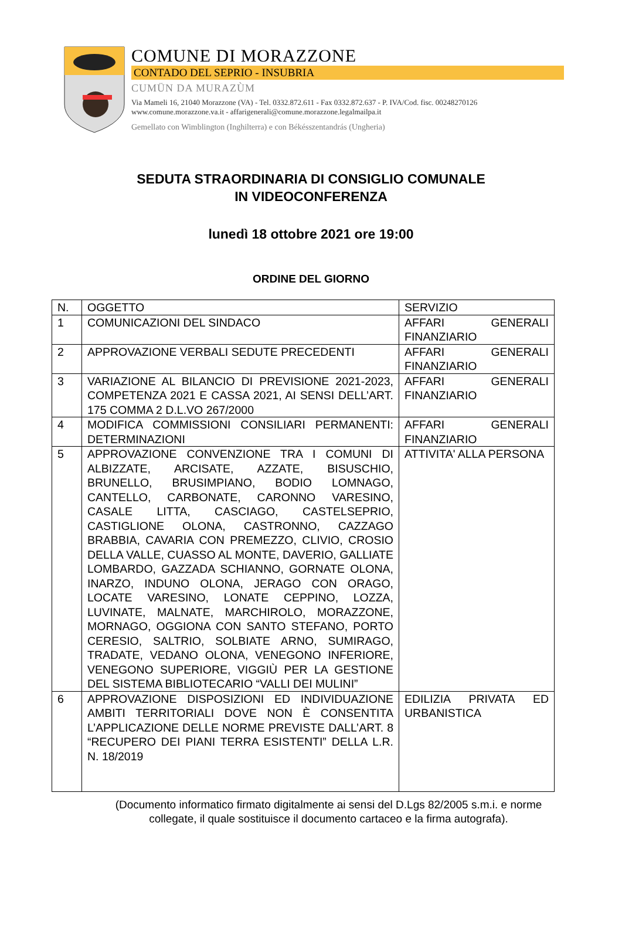COMUNE DI MORAZZONE
CONTADO DEL SEPRIO - INSUBRIA
CUMÜN DA MURAZÙM
Via Mameli 16, 21040 Morazzone (VA) - Tel. 0332.872.611 - Fax 0332.872.637 - P. IVA/Cod. fisc. 00248270126
www.comune.morazzone.va.it - affarigenerali@comune.morazzone.legalmailpa.it
Gemellato con Wimblington (Inghilterra) e con Békésszentandrás (Ungheria)
SEDUTA STRAORDINARIA DI CONSIGLIO COMUNALE
IN VIDEOCONFERENZA
lunedì 18 ottobre 2021 ore 19:00
ORDINE DEL GIORNO
| N. | OGGETTO | SERVIZIO |
| 1 | COMUNICAZIONI DEL SINDACO | AFFARI GENERALI FINANZIARIO |
| 2 | APPROVAZIONE VERBALI SEDUTE PRECEDENTI | AFFARI GENERALI FINANZIARIO |
| 3 | VARIAZIONE AL BILANCIO DI PREVISIONE 2021-2023, COMPETENZA 2021 E CASSA 2021, AI SENSI DELL’ART. 175 COMMA 2 D.L.VO 267/2000 | AFFARI GENERALI FINANZIARIO |
| 4 | MODIFICA COMMISSIONI CONSILIARI PERMANENTI: DETERMINAZIONI | AFFARI GENERALI FINANZIARIO |
| 5 | APPROVAZIONE CONVENZIONE TRA I COMUNI DI ALBIZZATE, ARCISATE, AZZATE, BISUSCHIO, BRUNELLO, BRUSIMPIANO, BODIO LOMNAGO, CANTELLO, CARBONATE, CARONNO VARESINO, CASALE LITTA, CASCIAGO, CASTELSEPRIO, CASTIGLIONE OLONA, CASTRONNO, CAZZAGO BRABBIA, CAVARIA CON PREMEZZO, CLIVIO, CROSIO DELLA VALLE, CUASSO AL MONTE, DAVERIO, GALLIATE LOMBARDO, GAZZADA SCHIANNO, GORNATE OLONA, INARZO, INDUNO OLONA, JERAGO CON ORAGO, LOCATE VARESINO, LONATE CEPPINO, LOZZA, LUVINATE, MALNATE, MARCHIROLO, MORAZZONE, MORNAGO, OGGIONA CON SANTO STEFANO, PORTO CERESIO, SALTRIO, SOLBIATE ARNO, SUMIRAGO, TRADATE, VEDANO OLONA, VENEGONO INFERIORE, VENEGONO SUPERIORE, VIGGIÙ PER LA GESTIONE DEL SISTEMA BIBLIOTECARIO “VALLI DEI MULINI” | ATTIVITA' ALLA PERSONA |
| 6 | APPROVAZIONE DISPOSIZIONI ED INDIVIDUAZIONE AMBITI TERRITORIALI DOVE NON È CONSENTITA L’APPLICAZIONE DELLE NORME PREVISTE DALL’ART. 8 “RECUPERO DEI PIANI TERRA ESISTENTI” DELLA L.R. N. 18/2019 | EDILIZIA PRIVATA ED URBANISTICA |
(Documento informatico firmato digitalmente ai sensi del D.Lgs 82/2005 s.m.i. e norme
collegate, il quale sostituisce il documento cartaceo e la firma autografa).